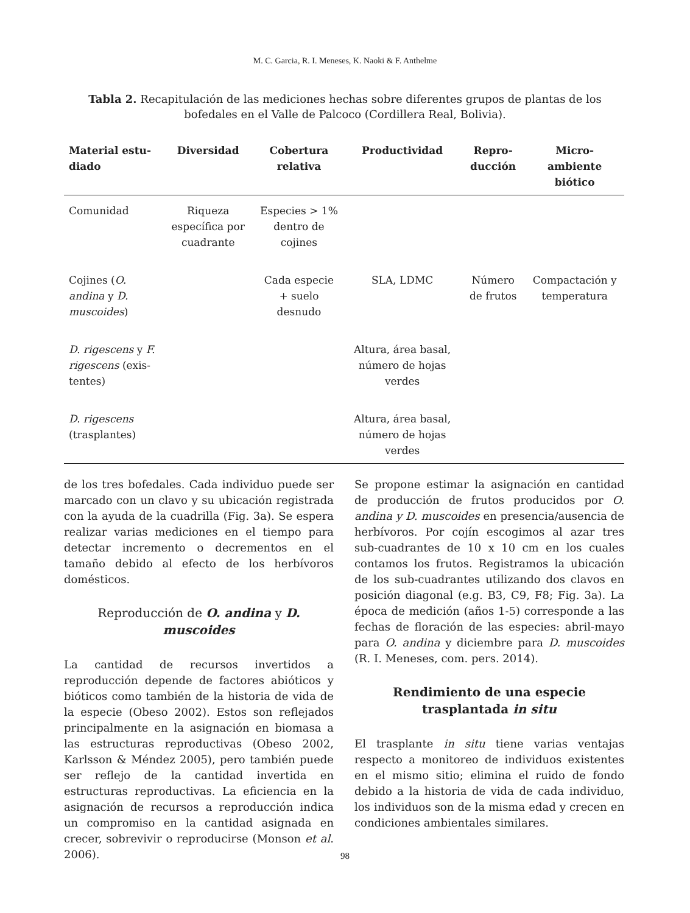M. C. Garcia, R. I. Meneses, K. Naoki & F. Anthelme
Tabla 2. Recapitulación de las mediciones hechas sobre diferentes grupos de plantas de los bofedales en el Valle de Palcoco (Cordillera Real, Bolivia).
| Material estu- diado | Diversidad | Cobertura relativa | Productividad | Repro- ducción | Micro- ambiente biótico |
| --- | --- | --- | --- | --- | --- |
| Comunidad | Riqueza específica por cuadrante | Especies > 1% dentro de cojines | | | |
| Cojines ( O. andina y D. muscoides ) | | Cada especie + suelo desnudo | SLA, LDMC | Número de frutos | Compactación y temperatura |
| D. rigescens y F. rigescens (exis- tentes) | | | Altura, área basal, número de hojas verdes | | |
| D. rigescens (trasplantes) | | | Altura, área basal, número de hojas verdes | | |
de los tres bofedales. Cada individuo puede ser marcado con un clavo y su ubicación registrada con la ayuda de la cuadrilla (Fig. 3a). Se espera realizar varias mediciones en el tiempo para detectar incremento o decrementos en el tamaño debido al efecto de los herbívoros domésticos.
Reproducción de O. andina y D. muscoides
La cantidad de recursos invertidos a reproducción depende de factores abióticos y bióticos como también de la historia de vida de la especie (Obeso 2002). Estos son reflejados principalmente en la asignación en biomasa a las estructuras reproductivas (Obeso 2002, Karlsson & Méndez 2005), pero también puede ser reflejo de la cantidad invertida en estructuras reproductivas. La eficiencia en la asignación de recursos a reproducción indica un compromiso en la cantidad asignada en crecer, sobrevivir o reproducirse (Monson et al. 2006).
Se propone estimar la asignación en cantidad de producción de frutos producidos por O. andina y D. muscoides en presencia/ausencia de herbívoros. Por cojín escogimos al azar tres sub-cuadrantes de 10 x 10 cm en los cuales contamos los frutos. Registramos la ubicación de los sub-cuadrantes utilizando dos clavos en posición diagonal (e.g. B3, C9, F8; Fig. 3a). La época de medición (años 1-5) corresponde a las fechas de floración de las especies: abril-mayo para O. andina y diciembre para D. muscoides (R. I. Meneses, com. pers. 2014).
Rendimiento de una especie trasplantada in situ
El trasplante in situ tiene varias ventajas respecto a monitoreo de individuos existentes en el mismo sitio; elimina el ruido de fondo debido a la historia de vida de cada individuo, los individuos son de la misma edad y crecen en condiciones ambientales similares.
98